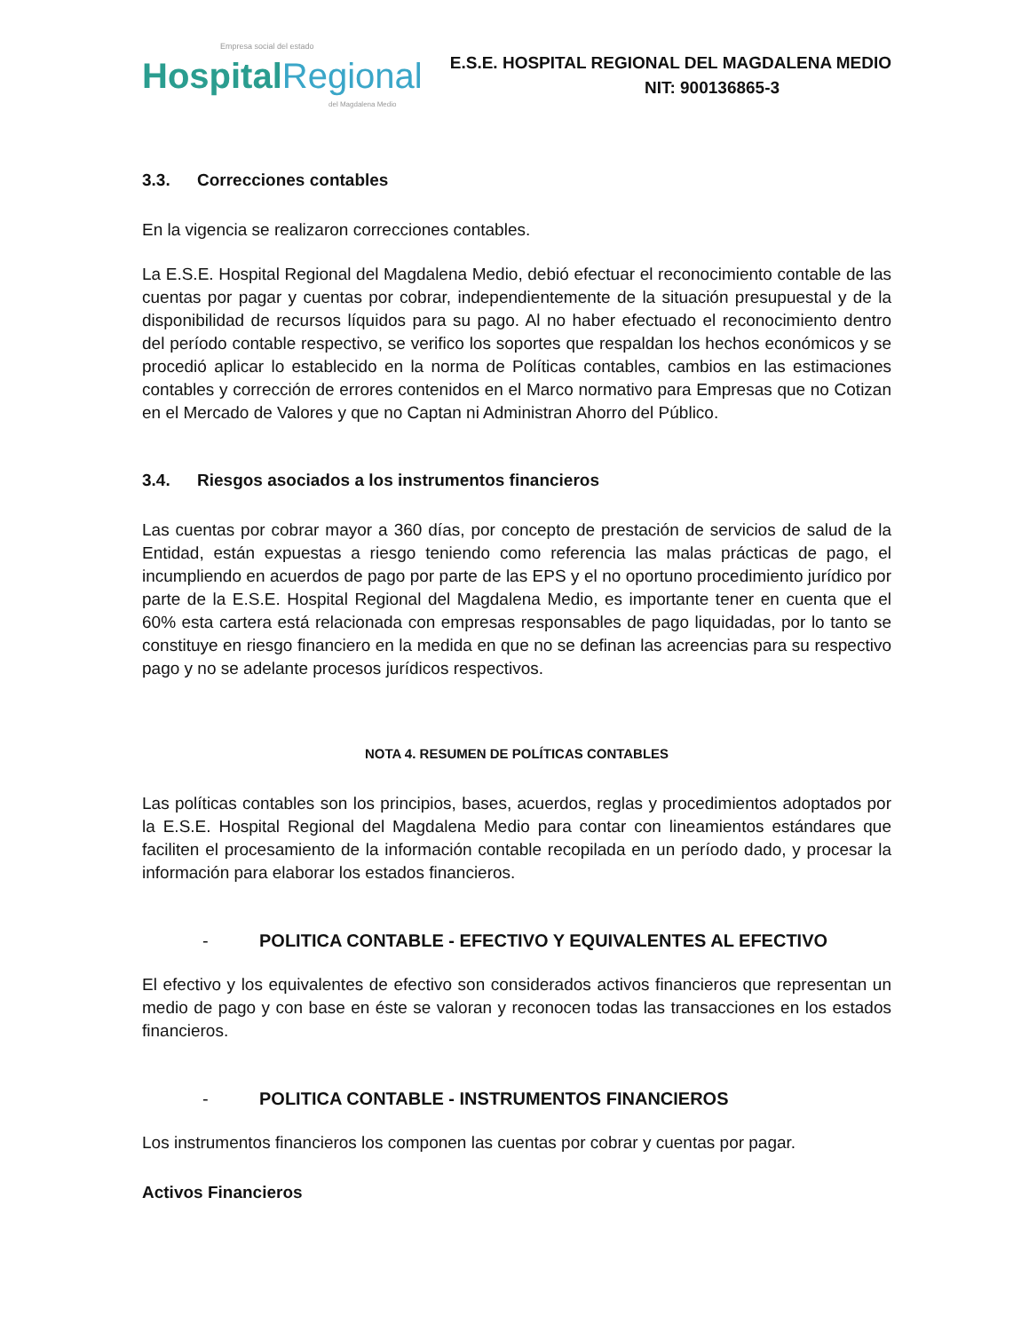Empresa social del estado
Hospital Regional
del Magdalena Medio
E.S.E. HOSPITAL REGIONAL DEL MAGDALENA MEDIO
NIT: 900136865-3
3.3. Correcciones contables
En la vigencia se realizaron correcciones contables.
La E.S.E. Hospital Regional del Magdalena Medio, debió efectuar el reconocimiento contable de las cuentas por pagar y cuentas por cobrar, independientemente de la situación presupuestal y de la disponibilidad de recursos líquidos para su pago. Al no haber efectuado el reconocimiento dentro del período contable respectivo, se verifico los soportes que respaldan los hechos económicos y se procedió aplicar lo establecido en la norma de Políticas contables, cambios en las estimaciones contables y corrección de errores contenidos en el Marco normativo para Empresas que no Cotizan en el Mercado de Valores y que no Captan ni Administran Ahorro del Público.
3.4. Riesgos asociados a los instrumentos financieros
Las cuentas por cobrar mayor a 360 días, por concepto de prestación de servicios de salud de la Entidad, están expuestas a riesgo teniendo como referencia las malas prácticas de pago, el incumpliendo en acuerdos de pago por parte de las EPS y el no oportuno procedimiento jurídico por parte de la E.S.E. Hospital Regional del Magdalena Medio, es importante tener en cuenta que el 60% esta cartera está relacionada con empresas responsables de pago liquidadas, por lo tanto se constituye en riesgo financiero en la medida en que no se definan las acreencias para su respectivo pago y no se adelante procesos jurídicos respectivos.
NOTA 4. RESUMEN DE POLÍTICAS CONTABLES
Las políticas contables son los principios, bases, acuerdos, reglas y procedimientos adoptados por la E.S.E. Hospital Regional del Magdalena Medio para contar con lineamientos estándares que faciliten el procesamiento de la información contable recopilada en un período dado, y procesar la información para elaborar los estados financieros.
- POLITICA CONTABLE - EFECTIVO Y EQUIVALENTES AL EFECTIVO
El efectivo y los equivalentes de efectivo son considerados activos financieros que representan un medio de pago y con base en éste se valoran y reconocen todas las transacciones en los estados financieros.
- POLITICA CONTABLE - INSTRUMENTOS FINANCIEROS
Los instrumentos financieros los componen las cuentas por cobrar y cuentas por pagar.
Activos Financieros